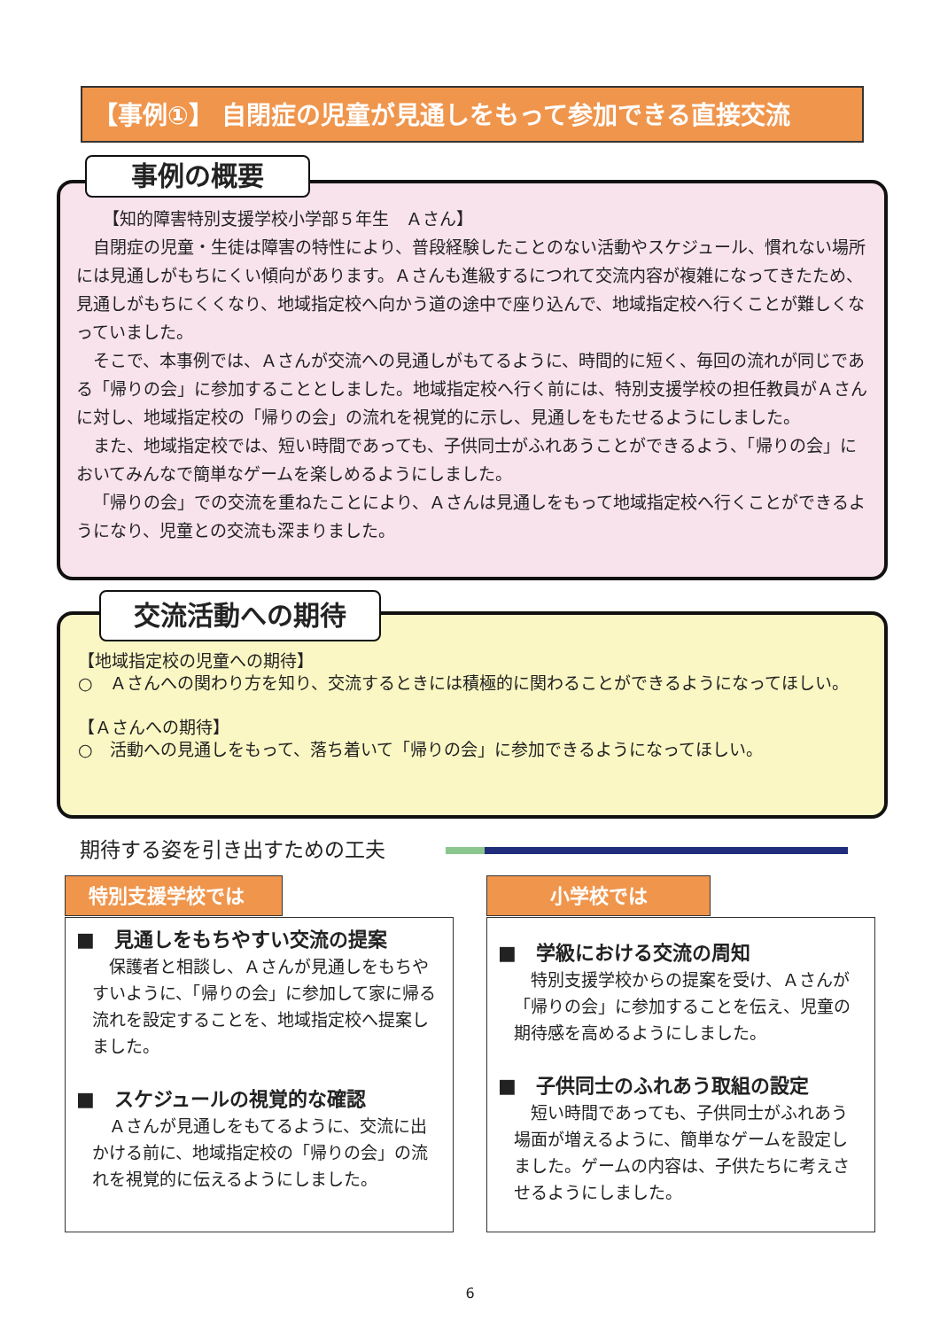【事例①】 自閉症の児童が見通しをもって参加できる直接交流
【知的障害特別支援学校小学部５年生　Ａさん】
自閉症の児童・生徒は障害の特性により、普段経験したことのない活動やスケジュール、慣れない場所には見通しがもちにくい傾向があります。Ａさんも進級するにつれて交流内容が複雑になってきたため、見通しがもちにくくなり、地域指定校へ向かう道の途中で座り込んで、地域指定校へ行くことが難しくなっていました。
そこで、本事例では、Ａさんが交流への見通しがもてるように、時間的に短く、毎回の流れが同じである「帰りの会」に参加することとしました。地域指定校へ行く前には、特別支援学校の担任教員がＡさんに対し、地域指定校の「帰りの会」の流れを視覚的に示し、見通しをもたせるようにしました。
また、地域指定校では、短い時間であっても、子供同士がふれあうことができるよう、「帰りの会」においてみんなで簡単なゲームを楽しめるようにしました。
「帰りの会」での交流を重ねたことにより、Ａさんは見通しをもって地域指定校へ行くことができるようになり、児童との交流も深まりました。
事例の概要
【地域指定校の児童への期待】
○　Ａさんへの関わり方を知り、交流するときには積極的に関わることができるようになってほしい。
【Ａさんへの期待】
○　活動への見通しをもって、落ち着いて「帰りの会」に参加できるようになってほしい。
交流活動への期待
期待する姿を引き出すための工夫
■　見通しをもちやすい交流の提案
保護者と相談し、Ａさんが見通しをもちやすいように、「帰りの会」に参加して家に帰る流れを設定することを、地域指定校へ提案しました。
■　スケジュールの視覚的な確認
Ａさんが見通しをもてるように、交流に出かける前に、地域指定校の「帰りの会」の流れを視覚的に伝えるようにしました。
特別支援学校では
■　学級における交流の周知
特別支援学校からの提案を受け、Ａさんが「帰りの会」に参加することを伝え、児童の期待感を高めるようにしました。
■　子供同士のふれあう取組の設定
短い時間であっても、子供同士がふれあう場面が増えるように、簡単なゲームを設定しました。ゲームの内容は、子供たちに考えさせるようにしました。
小学校では
6